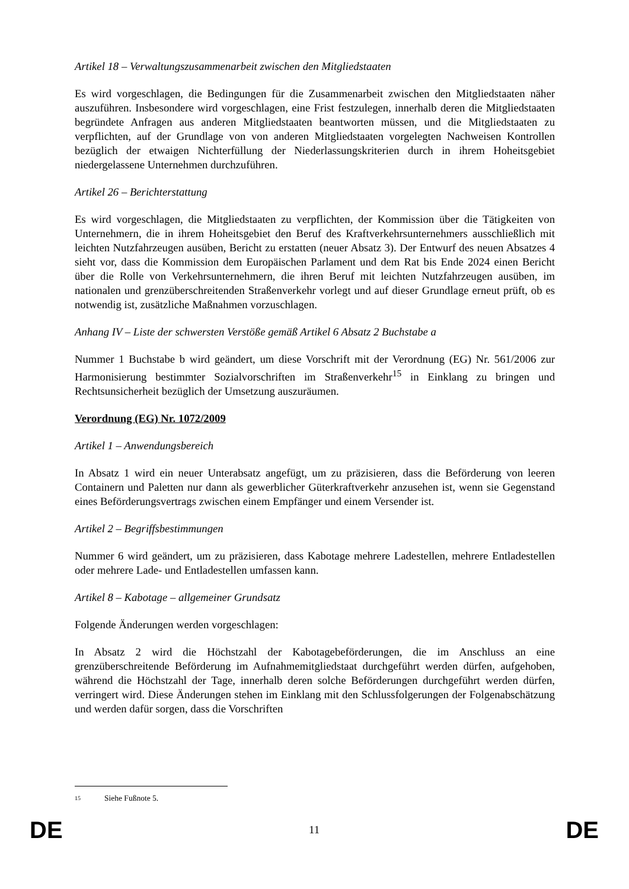Artikel 18 – Verwaltungszusammenarbeit zwischen den Mitgliedstaaten
Es wird vorgeschlagen, die Bedingungen für die Zusammenarbeit zwischen den Mitgliedstaaten näher auszuführen. Insbesondere wird vorgeschlagen, eine Frist festzulegen, innerhalb deren die Mitgliedstaaten begründete Anfragen aus anderen Mitgliedstaaten beantworten müssen, und die Mitgliedstaaten zu verpflichten, auf der Grundlage von von anderen Mitgliedstaaten vorgelegten Nachweisen Kontrollen bezüglich der etwaigen Nichterfüllung der Niederlassungskriterien durch in ihrem Hoheitsgebiet niedergelassene Unternehmen durchzuführen.
Artikel 26 – Berichterstattung
Es wird vorgeschlagen, die Mitgliedstaaten zu verpflichten, der Kommission über die Tätigkeiten von Unternehmern, die in ihrem Hoheitsgebiet den Beruf des Kraftverkehrsunternehmers ausschließlich mit leichten Nutzfahrzeugen ausüben, Bericht zu erstatten (neuer Absatz 3). Der Entwurf des neuen Absatzes 4 sieht vor, dass die Kommission dem Europäischen Parlament und dem Rat bis Ende 2024 einen Bericht über die Rolle von Verkehrsunternehmern, die ihren Beruf mit leichten Nutzfahrzeugen ausüben, im nationalen und grenzüberschreitenden Straßenverkehr vorlegt und auf dieser Grundlage erneut prüft, ob es notwendig ist, zusätzliche Maßnahmen vorzuschlagen.
Anhang IV – Liste der schwersten Verstöße gemäß Artikel 6 Absatz 2 Buchstabe a
Nummer 1 Buchstabe b wird geändert, um diese Vorschrift mit der Verordnung (EG) Nr. 561/2006 zur Harmonisierung bestimmter Sozialvorschriften im Straßenverkehr<sup>15</sup> in Einklang zu bringen und Rechtsunsicherheit bezüglich der Umsetzung auszuräumen.
Verordnung (EG) Nr. 1072/2009
Artikel 1 – Anwendungsbereich
In Absatz 1 wird ein neuer Unterabsatz angefügt, um zu präzisieren, dass die Beförderung von leeren Containern und Paletten nur dann als gewerblicher Güterkraftverkehr anzusehen ist, wenn sie Gegenstand eines Beförderungsvertrags zwischen einem Empfänger und einem Versender ist.
Artikel 2 – Begriffsbestimmungen
Nummer 6 wird geändert, um zu präzisieren, dass Kabotage mehrere Ladestellen, mehrere Entladestellen oder mehrere Lade- und Entladestellen umfassen kann.
Artikel 8 – Kabotage – allgemeiner Grundsatz
Folgende Änderungen werden vorgeschlagen:
In Absatz 2 wird die Höchstzahl der Kabotagebeförderungen, die im Anschluss an eine grenzüberschreitende Beförderung im Aufnahmemitgliedstaat durchgeführt werden dürfen, aufgehoben, während die Höchstzahl der Tage, innerhalb deren solche Beförderungen durchgeführt werden dürfen, verringert wird. Diese Änderungen stehen im Einklang mit den Schlussfolgerungen der Folgenabschätzung und werden dafür sorgen, dass die Vorschriften
15 Siehe Fußnote 5.
DE 11 DE